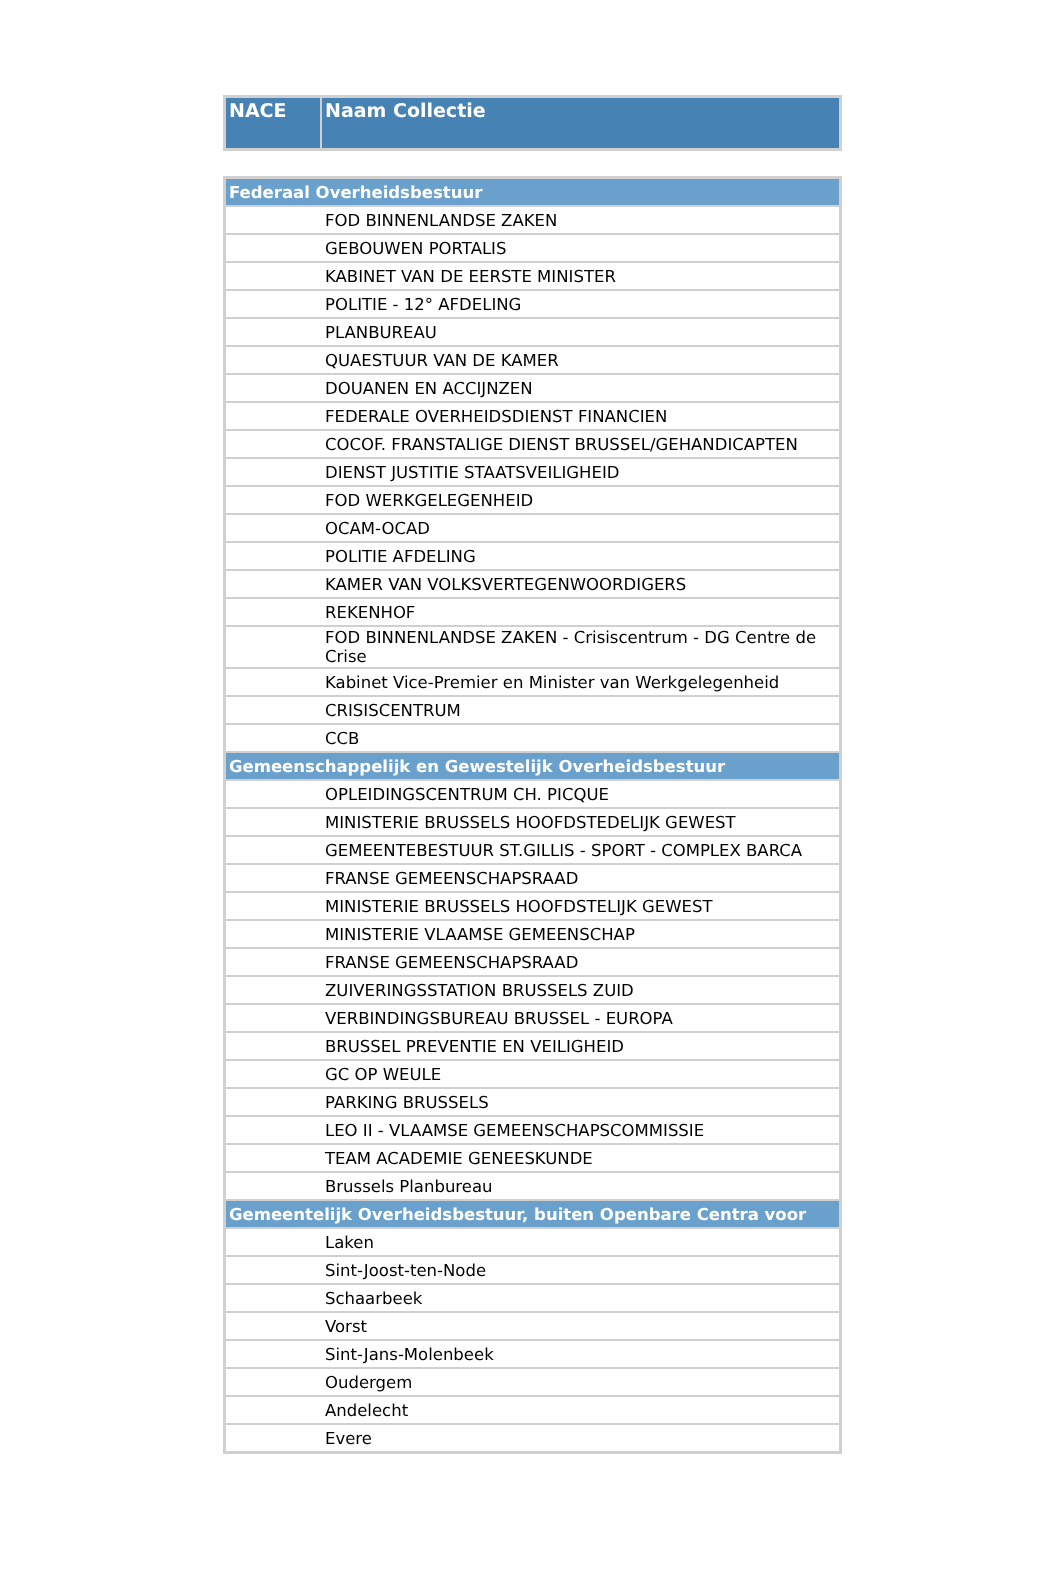| NACE | Naam Collectie |
| --- | --- |
| Federaal Overheidsbestuur | |
| | FOD BINNENLANDSE ZAKEN |
| | GEBOUWEN PORTALIS |
| | KABINET VAN DE EERSTE MINISTER |
| | POLITIE - 12° AFDELING |
| | PLANBUREAU |
| | QUAESTUUR VAN DE KAMER |
| | DOUANEN EN ACCIJNZEN |
| | FEDERALE OVERHEIDSDIENST FINANCIEN |
| | COCOF. FRANSTALIGE DIENST BRUSSEL/GEHANDICAPTEN |
| | DIENST JUSTITIE STAATSVEILIGHEID |
| | FOD WERKGELEGENHEID |
| | OCAM-OCAD |
| | POLITIE AFDELING |
| | KAMER VAN VOLKSVERTEGENWOORDIGERS |
| | REKENHOF |
| | FOD BINNENLANDSE ZAKEN - Crisiscentrum - DG Centre de Crise |
| | Kabinet Vice-Premier en Minister van Werkgelegenheid |
| | CRISISCENTRUM |
| | CCB |
| Gemeenschappelijk en Gewestelijk Overheidsbestuur | |
| | OPLEIDINGSCENTRUM CH. PICQUE |
| | MINISTERIE BRUSSELS HOOFDSTEDELIJK GEWEST |
| | GEMEENTEBESTUUR ST.GILLIS - SPORT - COMPLEX BARCA |
| | FRANSE GEMEENSCHAPSRAAD |
| | MINISTERIE BRUSSELS HOOFDSTELIJK GEWEST |
| | MINISTERIE VLAAMSE GEMEENSCHAP |
| | FRANSE GEMEENSCHAPSRAAD |
| | ZUIVERINGSSTATION BRUSSELS ZUID |
| | VERBINDINGSBUREAU BRUSSEL - EUROPA |
| | BRUSSEL PREVENTIE EN VEILIGHEID |
| | GC OP WEULE |
| | PARKING BRUSSELS |
| | LEO II - VLAAMSE GEMEENSCHAPSCOMMISSIE |
| | TEAM ACADEMIE GENEESKUNDE |
| | Brussels Planbureau |
| Gemeentelijk Overheidsbestuur, buiten Openbare Centra voor | |
| | Laken |
| | Sint-Joost-ten-Node |
| | Schaarbeek |
| | Vorst |
| | Sint-Jans-Molenbeek |
| | Oudergem |
| | Andelecht |
| | Evere |